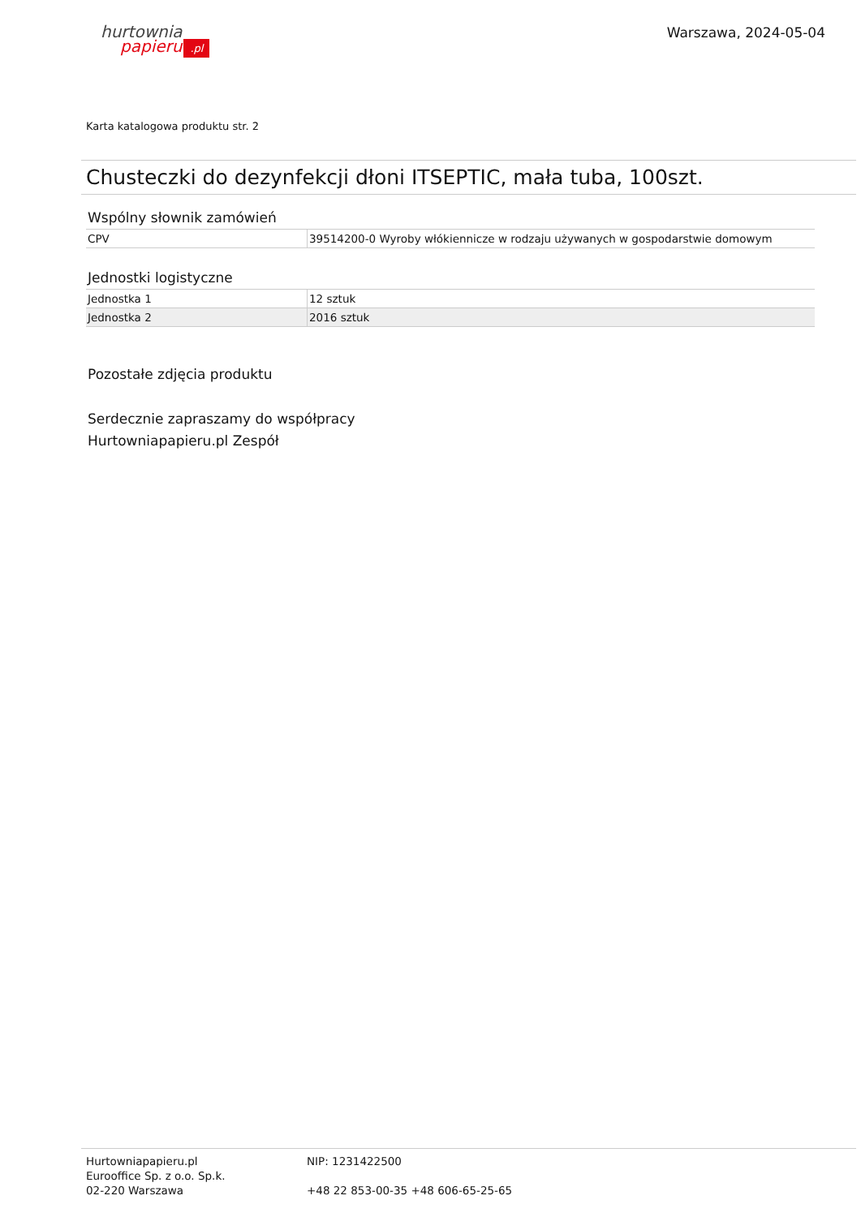hurtownia
papieru.pl
Warszawa, 2024-05-04
Karta katalogowa produktu str. 2
Chusteczki do dezynfekcji dłoni ITSEPTIC, mała tuba, 100szt.
Wspólny słownik zamówień
| CPV | 39514200-0 Wyroby włókiennicze w rodzaju używanych w gospodarstwie domowym |
Jednostki logistyczne
| Jednostka 1 | 12 sztuk |
| Jednostka 2 | 2016 sztuk |
Pozostałe zdjęcia produktu
Serdecznie zapraszamy do współpracy
Hurtowniapapieru.pl Zespół
Hurtowniapapieru.pl
Eurooffice Sp. z o.o. Sp.k.
02-220 Warszawa
NIP: 1231422500
+48 22 853-00-35 +48 606-65-25-65